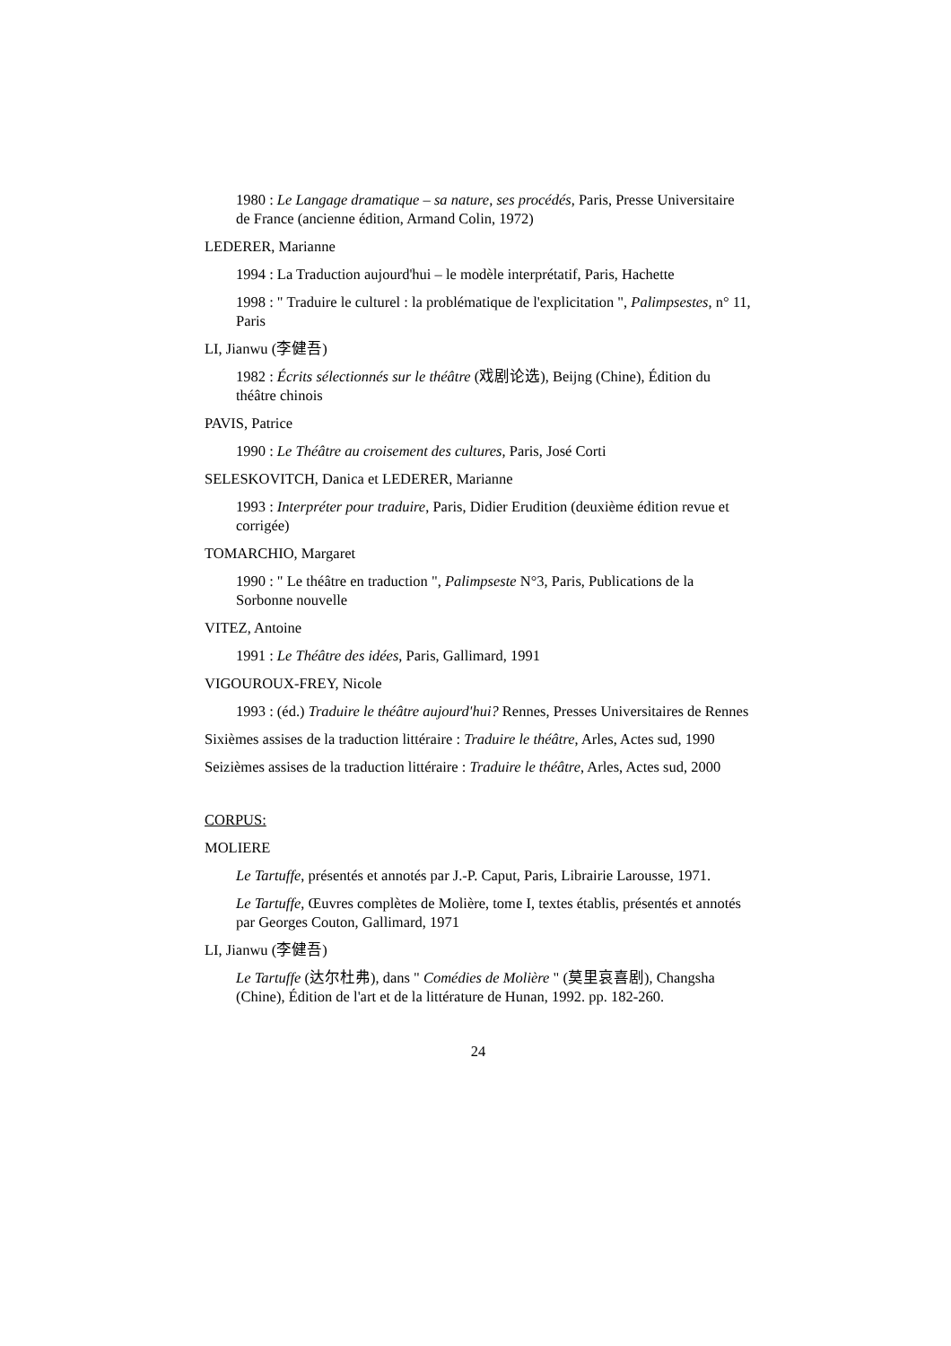1980 : Le Langage dramatique – sa nature, ses procédés, Paris, Presse Universitaire de France (ancienne édition, Armand Colin, 1972)
LEDERER, Marianne
1994 : La Traduction aujourd'hui – le modèle interprétatif, Paris, Hachette
1998 : " Traduire le culturel : la problématique de l'explicitation ", Palimpsestes, n° 11, Paris
LI, Jianwu (李健吾)
1982 : Écrits sélectionnés sur le théâtre (戏剧论选), Beijng (Chine), Édition du théâtre chinois
PAVIS, Patrice
1990 : Le Théâtre au croisement des cultures, Paris, José Corti
SELESKOVITCH, Danica et LEDERER, Marianne
1993 : Interpréter pour traduire, Paris, Didier Erudition (deuxième édition revue et corrigée)
TOMARCHIO, Margaret
1990 : " Le théâtre en traduction ", Palimpseste N°3, Paris, Publications de la Sorbonne nouvelle
VITEZ, Antoine
1991 : Le Théâtre des idées, Paris, Gallimard, 1991
VIGOUROUX-FREY, Nicole
1993 : (éd.) Traduire le théâtre aujourd'hui? Rennes, Presses Universitaires de Rennes
Sixièmes assises de la traduction littéraire : Traduire le théâtre, Arles, Actes sud, 1990
Seizièmes assises de la traduction littéraire : Traduire le théâtre, Arles, Actes sud, 2000
CORPUS:
MOLIERE
Le Tartuffe, présentés et annotés par J.-P. Caput, Paris, Librairie Larousse, 1971.
Le Tartuffe, Œuvres complètes de Molière, tome I, textes établis, présentés et annotés par Georges Couton, Gallimard, 1971
LI, Jianwu (李健吾)
Le Tartuffe (达尔杜弗), dans " Comédies de Molière " (莫里哀喜剧), Changsha (Chine), Édition de l'art et de la littérature de Hunan, 1992. pp. 182-260.
24